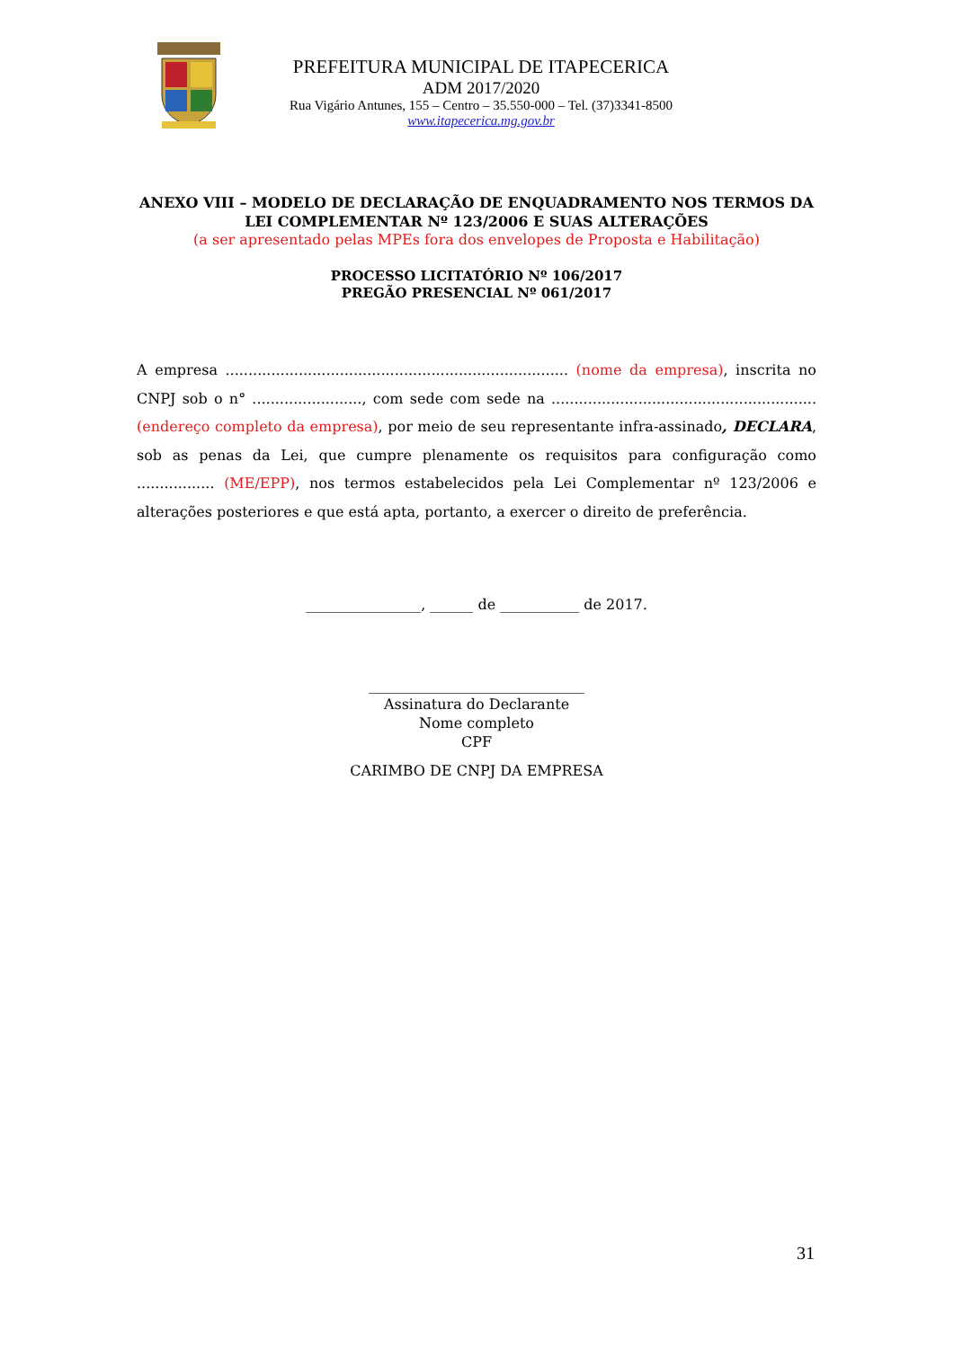PREFEITURA MUNICIPAL DE ITAPECERICA
ADM 2017/2020
Rua Vigário Antunes, 155 – Centro – 35.550-000 – Tel. (37)3341-8500
www.itapecerica.mg.gov.br
ANEXO VIII – MODELO DE DECLARAÇÃO DE ENQUADRAMENTO NOS TERMOS DA LEI COMPLEMENTAR Nº 123/2006 E SUAS ALTERAÇÕES
(a ser apresentado pelas MPEs fora dos envelopes de Proposta e Habilitação)
PROCESSO LICITATÓRIO Nº 106/2017
PREGÃO PRESENCIAL Nº 061/2017
A empresa ........................................................................... (nome da empresa), inscrita no CNPJ sob o n° ........................, com sede com sede na ..........................................................(endereço completo da empresa), por meio de seu representante infra-assinado, DECLARA, sob as penas da Lei, que cumpre plenamente os requisitos para configuração como ................. (ME/EPP), nos termos estabelecidos pela Lei Complementar nº 123/2006 e alterações posteriores e que está apta, portanto, a exercer o direito de preferência.
________________, ______ de ___________ de 2017.
______________________________
Assinatura do Declarante
Nome completo
CPF
CARIMBO DE CNPJ DA EMPRESA
31